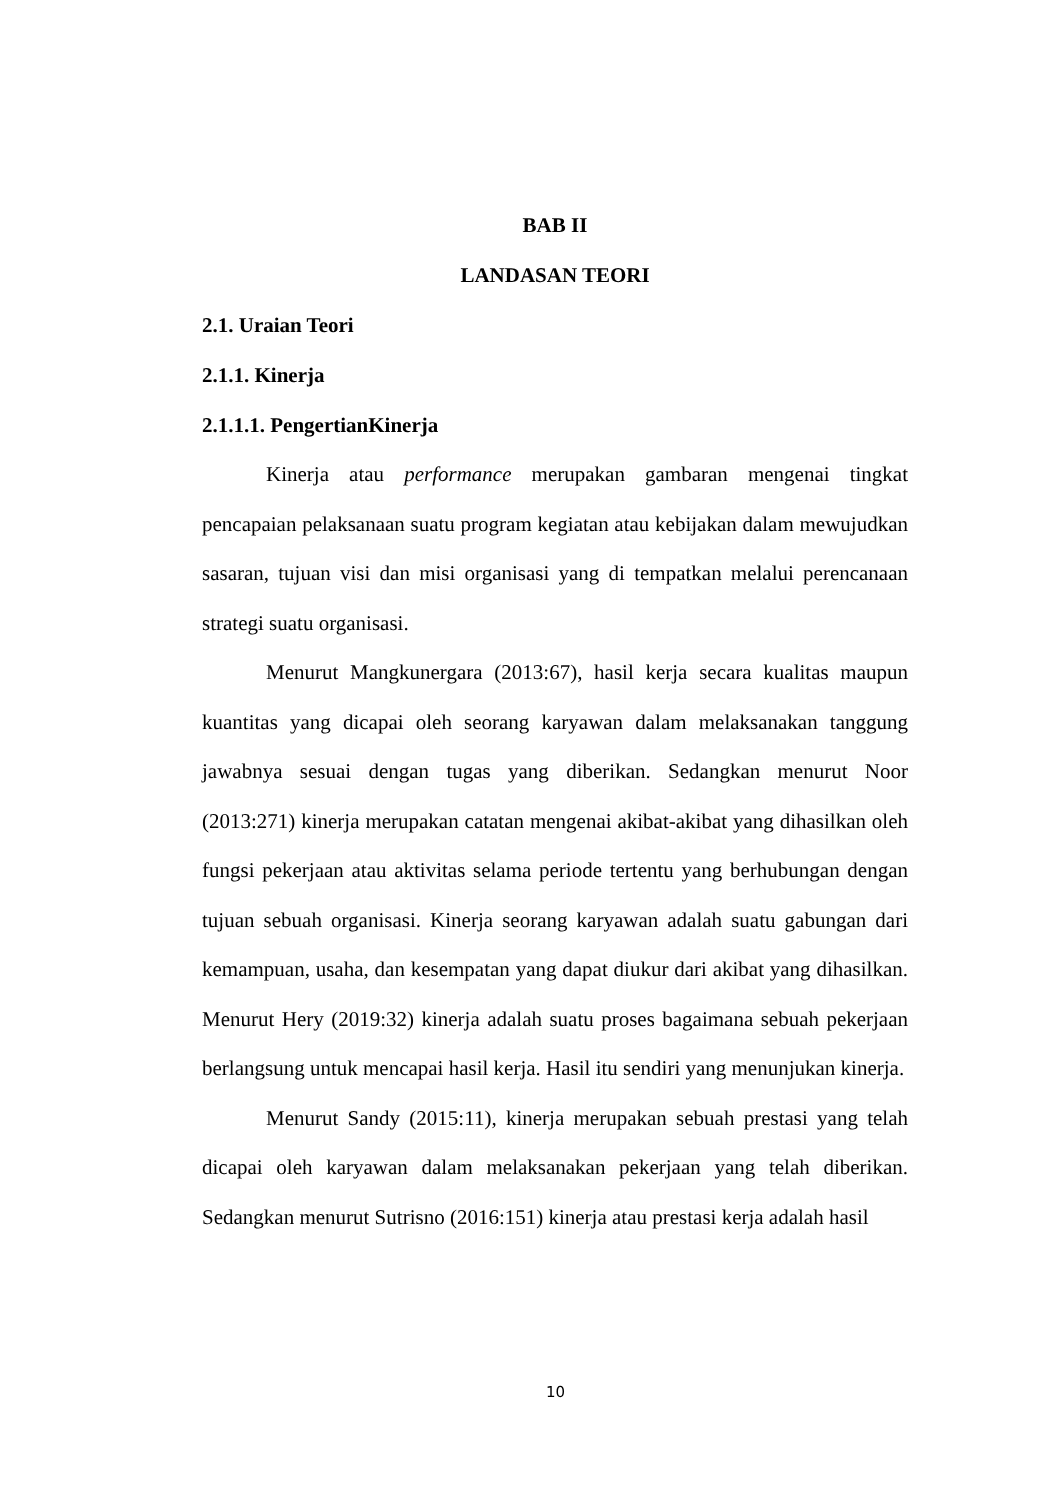BAB II
LANDASAN TEORI
2.1. Uraian Teori
2.1.1. Kinerja
2.1.1.1. PengertianKinerja
Kinerja atau performance merupakan gambaran mengenai tingkat pencapaian pelaksanaan suatu program kegiatan atau kebijakan dalam mewujudkan sasaran, tujuan visi dan misi organisasi yang di tempatkan melalui perencanaan strategi suatu organisasi.
Menurut Mangkunergara (2013:67), hasil kerja secara kualitas maupun kuantitas yang dicapai oleh seorang karyawan dalam melaksanakan tanggung jawabnya sesuai dengan tugas yang diberikan. Sedangkan menurut Noor (2013:271) kinerja merupakan catatan mengenai akibat-akibat yang dihasilkan oleh fungsi pekerjaan atau aktivitas selama periode tertentu yang berhubungan dengan tujuan sebuah organisasi. Kinerja seorang karyawan adalah suatu gabungan dari kemampuan, usaha, dan kesempatan yang dapat diukur dari akibat yang dihasilkan. Menurut Hery (2019:32) kinerja adalah suatu proses bagaimana sebuah pekerjaan berlangsung untuk mencapai hasil kerja. Hasil itu sendiri yang menunjukan kinerja.
Menurut Sandy (2015:11), kinerja merupakan sebuah prestasi yang telah dicapai oleh karyawan dalam melaksanakan pekerjaan yang telah diberikan. Sedangkan menurut Sutrisno (2016:151) kinerja atau prestasi kerja adalah hasil
10